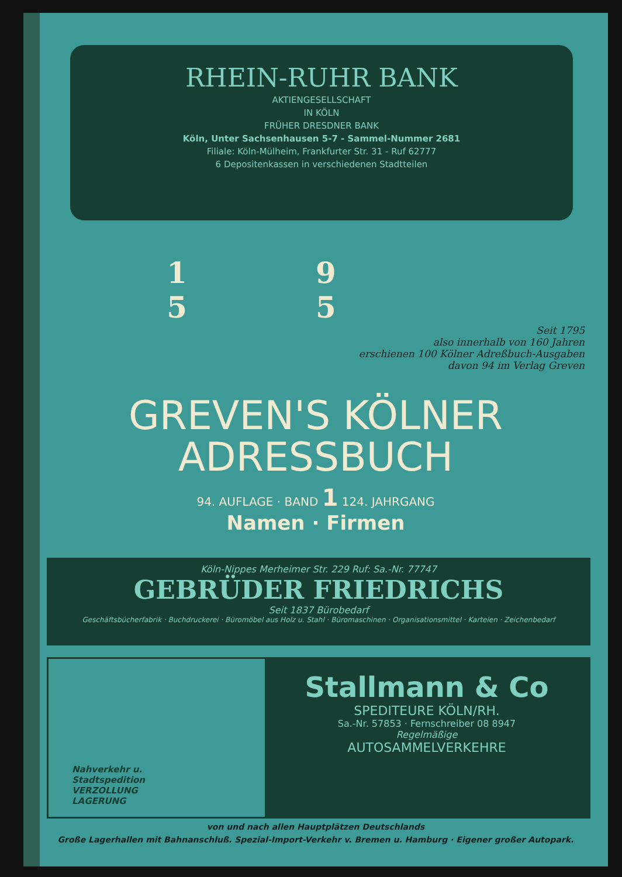RHEIN-RUHR BANK
AKTIENGESELLSCHAFT
IN KÖLN
FRÜHER DRESDNER BANK
Köln, Unter Sachsenhausen 5-7 - Sammel-Nummer 2681
Filiale: Köln-Mülheim, Frankfurter Str. 31 - Ruf 62777
6 Depositenkassen in verschiedenen Stadtteilen
19 55
Seit 1795
also innerhalb von 160 Jahren
erschienen 100 Kölner Adreßbuch-Ausgaben
davon 94 im Verlag Greven
GREVEN'S KÖLNER
ADRESSBUCH
94. AUFLAGE · BAND 1 124. JAHRGANG
Namen · Firmen
Köln-Nippes Merheimer Str. 229 Ruf: Sa.-Nr. 77747
GEBRÜDER FRIEDRICHS
Seit 1837 Bürobedarf
Geschäftsbücherfabrik · Buchdruckerei · Büromöbel aus Holz u. Stahl · Büromaschinen · Organisationsmittel · Karteien · Zeichenbedarf
Nahverkehr u.
Stadtspedition
VERZOLLUNG
LAGERUNG
Stallmann & Co
SPEDITEURE KÖLN/RH.
Sa.-Nr. 57853 · Fernschreiber 08 8947
Regelmäßige
AUTOSAMMELVERKEHRE
von und nach allen Hauptplätzen Deutschlands
Große Lagerhallen mit Bahnanschluß. Spezial-Import-Verkehr v. Bremen u. Hamburg · Eigener großer Autopark.